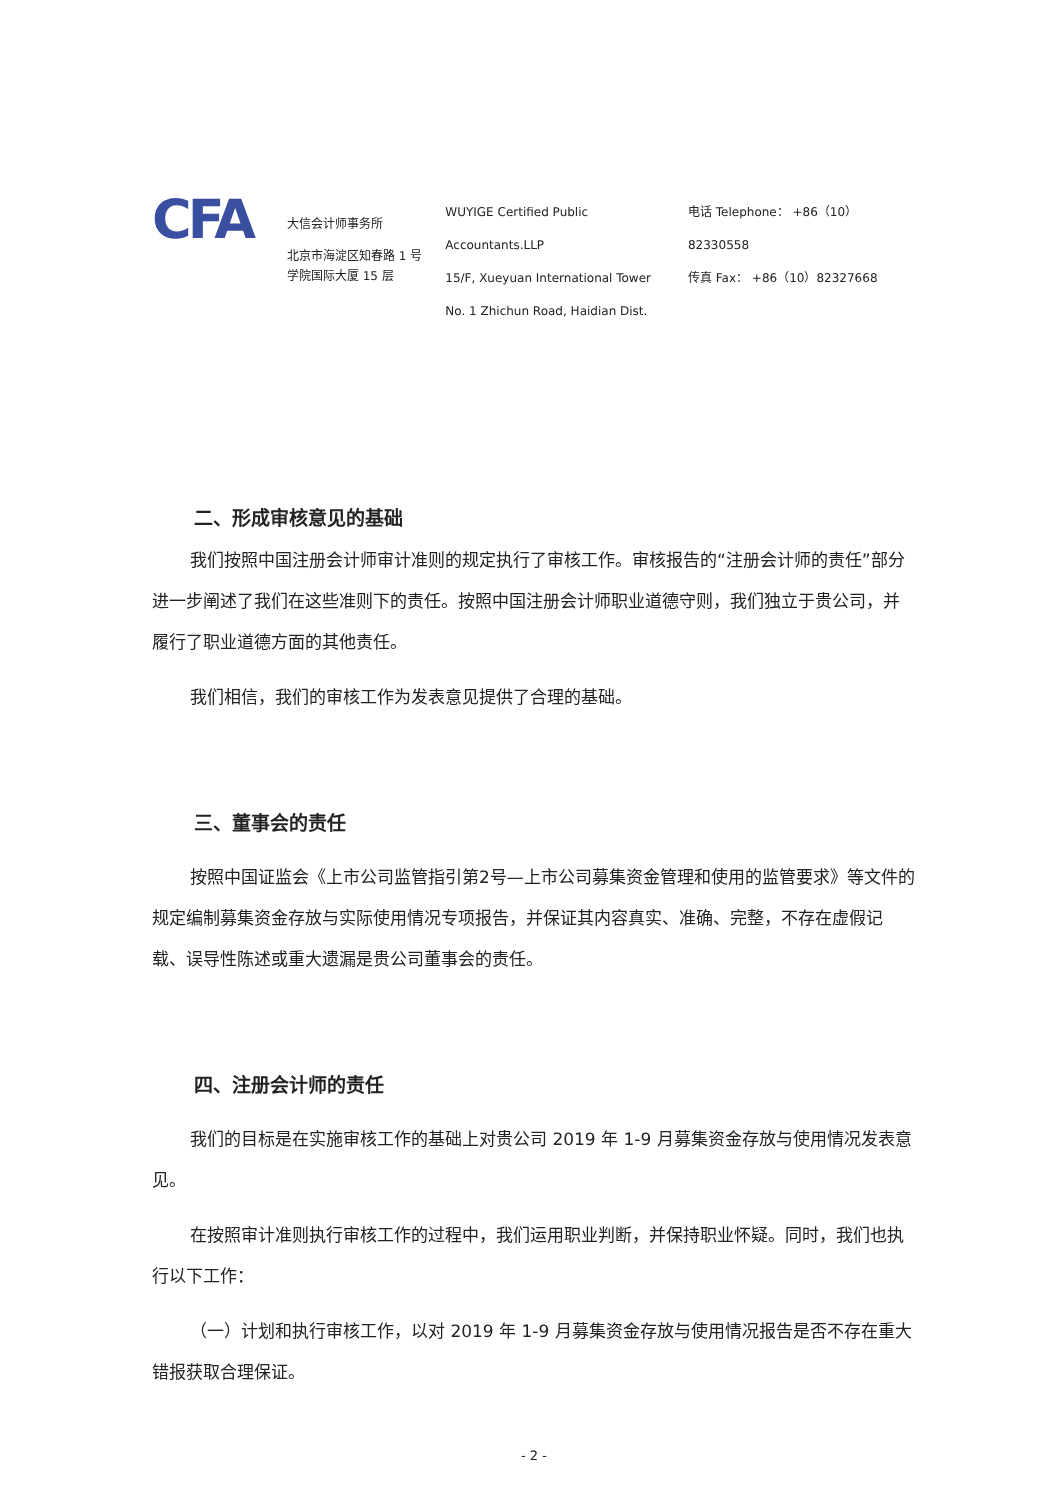CFA
大信会计师事务所
北京市海淀区知春路 1 号
学院国际大厦 15 层
WUYIGE Certified Public Accountants.LLP
15/F, Xueyuan International Tower
No. 1 Zhichun Road, Haidian Dist.
电话 Telephone： +86（10）82330558
传真 Fax： +86（10）82327668
二、形成审核意见的基础
我们按照中国注册会计师审计准则的规定执行了审核工作。审核报告的“注册会计师的责任”部分进一步阐述了我们在这些准则下的责任。按照中国注册会计师职业道德守则，我们独立于贵公司，并履行了职业道德方面的其他责任。
我们相信，我们的审核工作为发表意见提供了合理的基础。
三、董事会的责任
按照中国证监会《上市公司监管指引第2号—上市公司募集资金管理和使用的监管要求》等文件的规定编制募集资金存放与实际使用情况专项报告，并保证其内容真实、准确、完整，不存在虚假记载、误导性陈述或重大遗漏是贵公司董事会的责任。
四、注册会计师的责任
我们的目标是在实施审核工作的基础上对贵公司 2019 年 1-9 月募集资金存放与使用情况发表意见。
在按照审计准则执行审核工作的过程中，我们运用职业判断，并保持职业怀疑。同时，我们也执行以下工作：
（一）计划和执行审核工作，以对 2019 年 1-9 月募集资金存放与使用情况报告是否不存在重大错报获取合理保证。
- 2 -